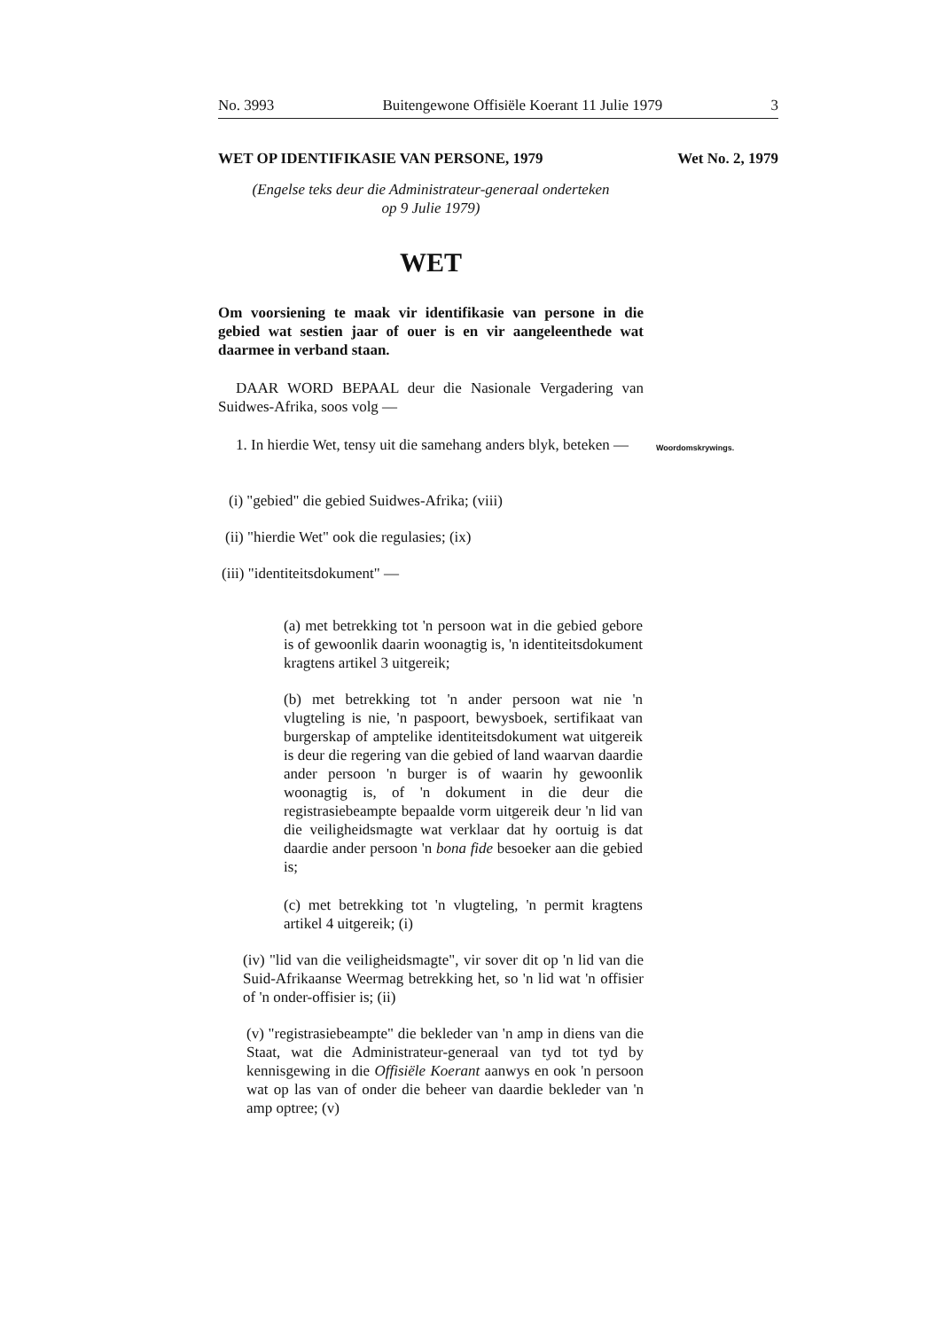No. 3993 Buitengewone Offisiële Koerant 11 Julie 1979 3
WET OP IDENTIFIKASIE VAN PERSONE, 1979 Wet No. 2, 1979
(Engelse teks deur die Administrateur-generaal onderteken
op 9 Julie 1979)
WET
Om voorsiening te maak vir identifikasie van persone in die gebied wat sestien jaar of ouer is en vir aangeleenthede wat daarmee in verband staan.
DAAR WORD BEPAAL deur die Nasionale Vergadering van Suidwes-Afrika, soos volg —
1. In hierdie Wet, tensy uit die samehang anders blyk, beteken —
Woordomskrywings.
(i) "gebied" die gebied Suidwes-Afrika; (viii)
(ii) "hierdie Wet" ook die regulasies; (ix)
(iii) "identiteitsdokument" —
(a) met betrekking tot 'n persoon wat in die gebied gebore is of gewoonlik daarin woonagtig is, 'n identiteitsdokument kragtens artikel 3 uitgereik;
(b) met betrekking tot 'n ander persoon wat nie 'n vlugteling is nie, 'n paspoort, bewysboek, sertifikaat van burgerskap of amptelike identiteitsdokument wat uitgereik is deur die regering van die gebied of land waarvan daardie ander persoon 'n burger is of waarin hy gewoonlik woonagtig is, of 'n dokument in die deur die registrasiebeampte bepaalde vorm uitgereik deur 'n lid van die veiligheidsmagte wat verklaar dat hy oortuig is dat daardie ander persoon 'n bona fide besoeker aan die gebied is;
(c) met betrekking tot 'n vlugteling, 'n permit kragtens artikel 4 uitgereik; (i)
(iv) "lid van die veiligheidsmagte", vir sover dit op 'n lid van die Suid-Afrikaanse Weermag betrekking het, so 'n lid wat 'n offisier of 'n onder-offisier is; (ii)
(v) "registrasiebeampte" die bekleder van 'n amp in diens van die Staat, wat die Administrateur-generaal van tyd tot tyd by kennisgewing in die Offisiële Koerant aanwys en ook 'n persoon wat op las van of onder die beheer van daardie bekleder van 'n amp optree; (v)